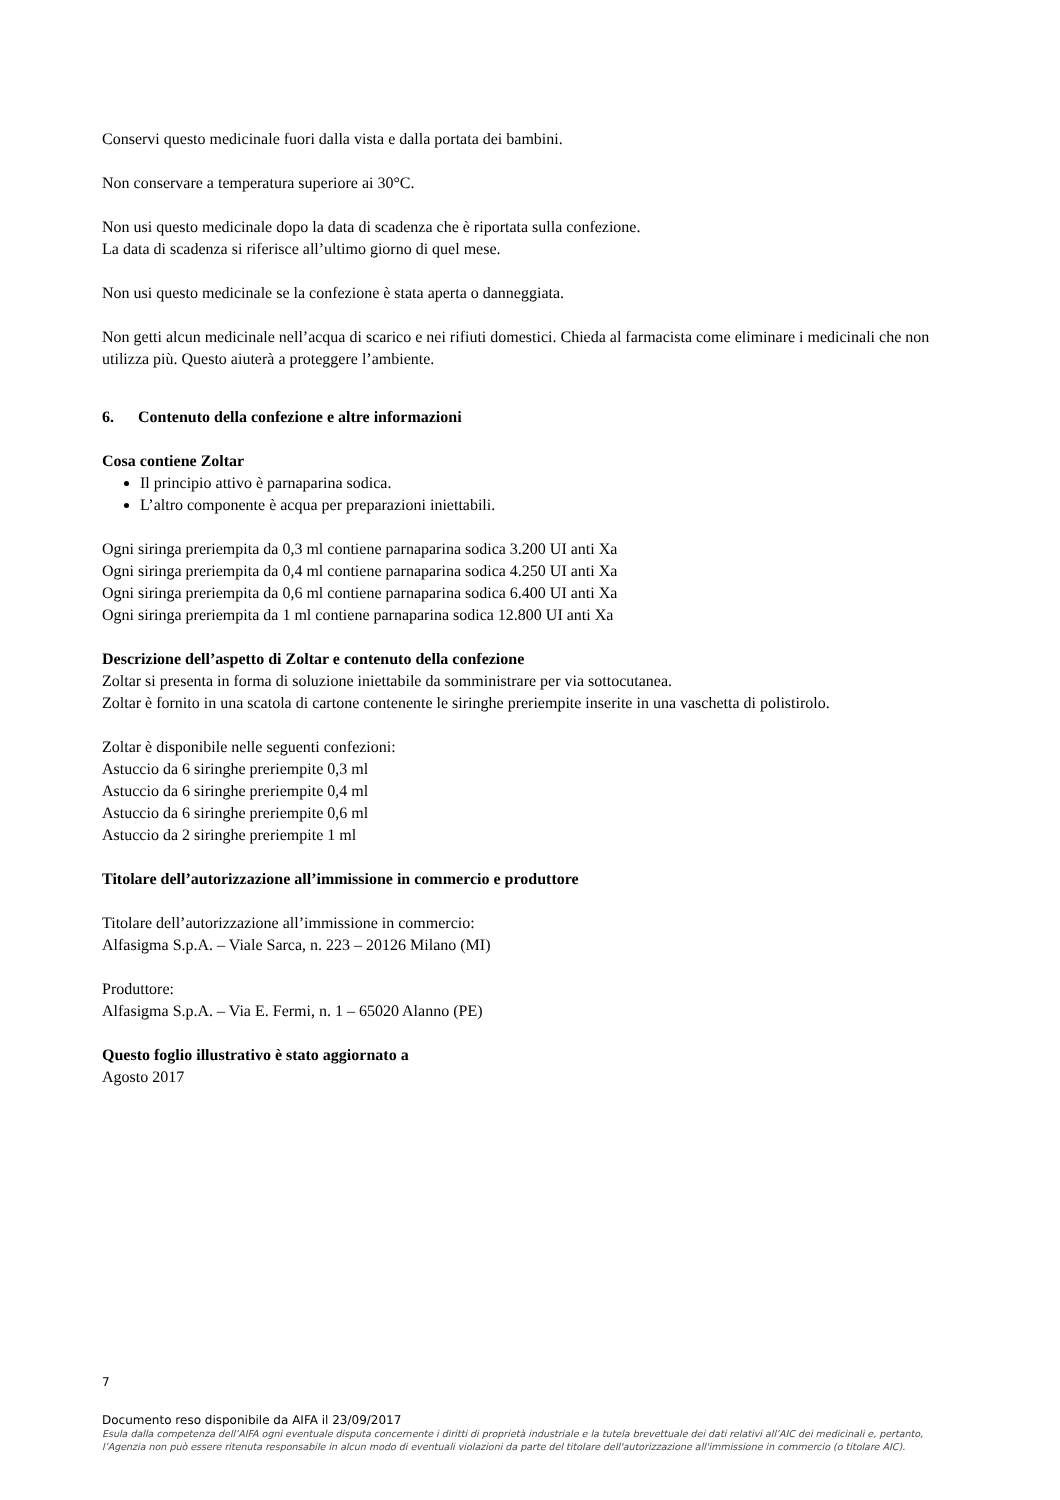Conservi questo medicinale fuori dalla vista e dalla portata dei bambini.
Non conservare a temperatura superiore ai 30°C.
Non usi questo medicinale dopo la data di scadenza che è riportata sulla confezione.
La data di scadenza si riferisce all’ultimo giorno di quel mese.
Non usi questo medicinale se la confezione è stata aperta o danneggiata.
Non getti alcun medicinale nell’acqua di scarico e nei rifiuti domestici. Chieda al farmacista come eliminare i medicinali che non utilizza più. Questo aiuterà a proteggere l’ambiente.
6. Contenuto della confezione e altre informazioni
Cosa contiene Zoltar
Il principio attivo è parnaparina sodica.
L’altro componente è acqua per preparazioni iniettabili.
Ogni siringa preriempita da 0,3 ml contiene parnaparina sodica 3.200 UI anti Xa
Ogni siringa preriempita da 0,4 ml contiene parnaparina sodica 4.250 UI anti Xa
Ogni siringa preriempita da 0,6 ml contiene parnaparina sodica 6.400 UI anti Xa
Ogni siringa preriempita da 1 ml contiene parnaparina sodica 12.800 UI anti Xa
Descrizione dell’aspetto di Zoltar e contenuto della confezione
Zoltar si presenta in forma di soluzione iniettabile da somministrare per via sottocutanea.
Zoltar è fornito in una scatola di cartone contenente le siringhe preriempite inserite in una vaschetta di polistirolo.
Zoltar è disponibile nelle seguenti confezioni:
Astuccio da 6 siringhe preriempite 0,3 ml
Astuccio da 6 siringhe preriempite 0,4 ml
Astuccio da 6 siringhe preriempite 0,6 ml
Astuccio da 2 siringhe preriempite 1 ml
Titolare dell’autorizzazione all’immissione in commercio e produttore
Titolare dell’autorizzazione all’immissione in commercio:
Alfasigma S.p.A. – Viale Sarca, n. 223 – 20126 Milano (MI)
Produttore:
Alfasigma S.p.A. – Via E. Fermi, n. 1 – 65020 Alanno (PE)
Questo foglio illustrativo è stato aggiornato a
Agosto 2017
7
Documento reso disponibile da AIFA il 23/09/2017
Esula dalla competenza dell’AIFA ogni eventuale disputa concernente i diritti di proprietà industriale e la tutela brevettuale dei dati relativi all’AIC dei medicinali e, pertanto, l’Agenzia non può essere ritenuta responsabile in alcun modo di eventuali violazioni da parte del titolare dell'autorizzazione all'immissione in commercio (o titolare AIC).